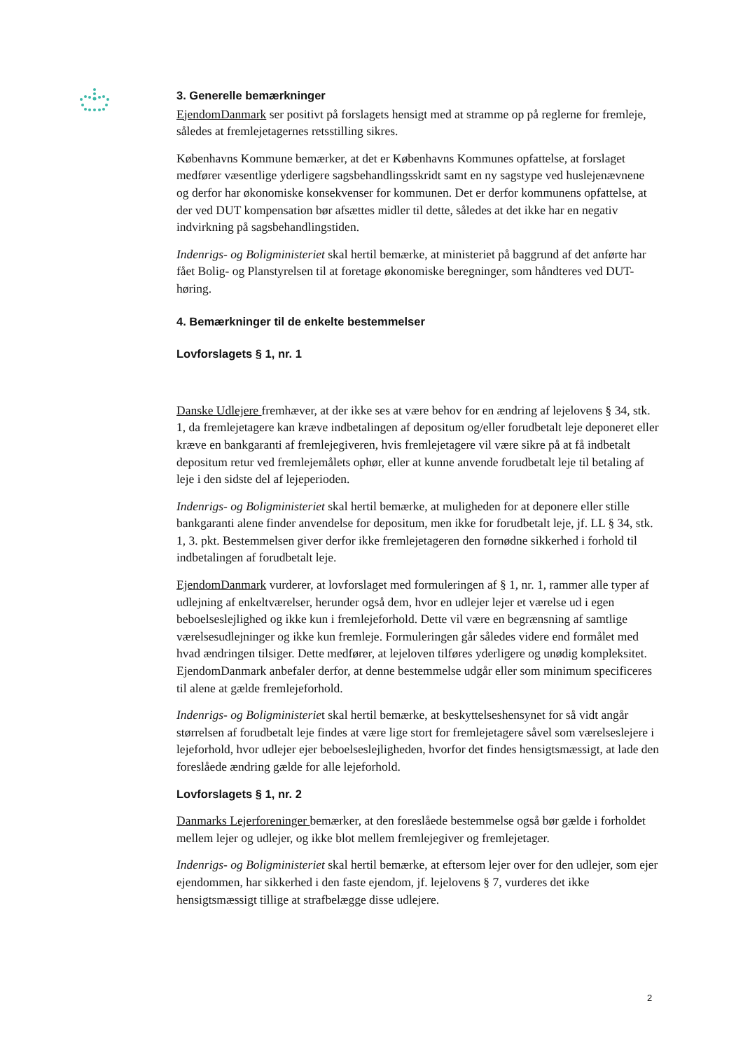3. Generelle bemærkninger
EjendomDanmark ser positivt på forslagets hensigt med at stramme op på reglerne for fremleje, således at fremlejetagernes retsstilling sikres.
Københavns Kommune bemærker, at det er Københavns Kommunes opfattelse, at forslaget medfører væsentlige yderligere sagsbehandlingsskridt samt en ny sagstype ved huslejenævnene og derfor har økonomiske konsekvenser for kommunen. Det er derfor kommunens opfattelse, at der ved DUT kompensation bør afsættes midler til dette, således at det ikke har en negativ indvirkning på sagsbehandlingstiden.
Indenrigs- og Boligministeriet skal hertil bemærke, at ministeriet på baggrund af det anførte har fået Bolig- og Planstyrelsen til at foretage økonomiske beregninger, som håndteres ved DUT-høring.
4. Bemærkninger til de enkelte bestemmelser
Lovforslagets § 1, nr. 1
Danske Udlejere fremhæver, at der ikke ses at være behov for en ændring af lejelovens § 34, stk. 1, da fremlejetagere kan kræve indbetalingen af depositum og/eller forudbetalt leje deponeret eller kræve en bankgaranti af fremlejegiveren, hvis fremlejetagere vil være sikre på at få indbetalt depositum retur ved fremlejemålets ophør, eller at kunne anvende forudbetalt leje til betaling af leje i den sidste del af lejeperioden.
Indenrigs- og Boligministeriet skal hertil bemærke, at muligheden for at deponere eller stille bankgaranti alene finder anvendelse for depositum, men ikke for forudbetalt leje, jf. LL § 34, stk. 1, 3. pkt. Bestemmelsen giver derfor ikke fremlejetageren den fornødne sikkerhed i forhold til indbetalingen af forudbetalt leje.
EjendomDanmark vurderer, at lovforslaget med formuleringen af § 1, nr. 1, rammer alle typer af udlejning af enkeltværelser, herunder også dem, hvor en udlejer lejer et værelse ud i egen beboelseslejlighed og ikke kun i fremlejeforhold. Dette vil være en begrænsning af samtlige værelsesudlejninger og ikke kun fremleje. Formuleringen går således videre end formålet med hvad ændringen tilsiger. Dette medfører, at lejeloven tilføres yderligere og unødig kompleksitet. EjendomDanmark anbefaler derfor, at denne bestemmelse udgår eller som minimum specificeres til alene at gælde fremlejeforhold.
Indenrigs- og Boligministeriet skal hertil bemærke, at beskyttelseshensynet for så vidt angår størrelsen af forudbetalt leje findes at være lige stort for fremlejetagere såvel som værelseslejere i lejeforhold, hvor udlejer ejer beboelseslejligheden, hvorfor det findes hensigtsmæssigt, at lade den foreslåede ændring gælde for alle lejeforhold.
Lovforslagets § 1, nr. 2
Danmarks Lejerforeninger bemærker, at den foreslåede bestemmelse også bør gælde i forholdet mellem lejer og udlejer, og ikke blot mellem fremlejegiver og fremlejetager.
Indenrigs- og Boligministeriet skal hertil bemærke, at eftersom lejer over for den udlejer, som ejer ejendommen, har sikkerhed i den faste ejendom, jf. lejelovens § 7, vurderes det ikke hensigtsmæssigt tillige at strafbelægge disse udlejere.
2